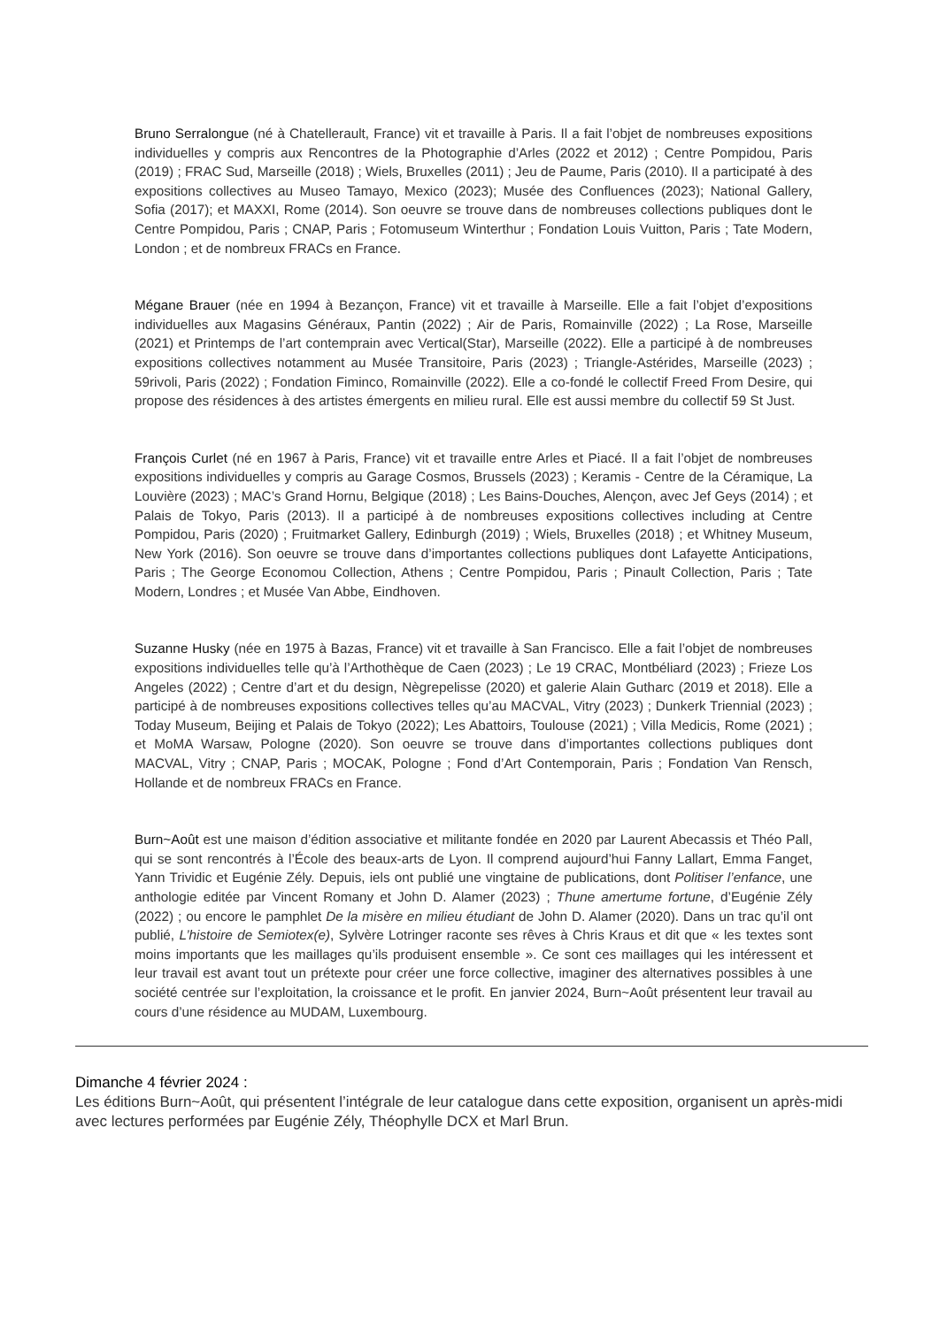Bruno Serralongue (né à Chatellerault, France) vit et travaille à Paris. Il a fait l’objet de nombreuses expositions individuelles y compris aux Rencontres de la Photographie d’Arles (2022 et 2012) ; Centre Pompidou, Paris (2019) ; FRAC Sud, Marseille (2018) ; Wiels, Bruxelles (2011) ; Jeu de Paume, Paris (2010). Il a participaté à des expositions collectives au Museo Tamayo, Mexico (2023); Musée des Confluences (2023); National Gallery, Sofia (2017); et MAXXI, Rome (2014). Son oeuvre se trouve dans de nombreuses collections publiques dont le Centre Pompidou, Paris ; CNAP, Paris ; Fotomuseum Winterthur ; Fondation Louis Vuitton, Paris ; Tate Modern, London ; et de nombreux FRACs en France.
Mégane Brauer (née en 1994 à Bezançon, France) vit et travaille à Marseille. Elle a fait l’objet d’expositions individuelles aux Magasins Généraux, Pantin (2022) ; Air de Paris, Romainville (2022) ; La Rose, Marseille (2021) et Printemps de l’art contemprain avec Vertical(Star), Marseille (2022). Elle a participé à de nombreuses expositions collectives notamment au Musée Transitoire, Paris (2023) ; Triangle-Astérides, Marseille (2023) ; 59rivoli, Paris (2022) ; Fondation Fiminco, Romainville (2022). Elle a co-fondé le collectif Freed From Desire, qui propose des résidences à des artistes émergents en milieu rural. Elle est aussi membre du collectif 59 St Just.
François Curlet (né en 1967 à Paris, France) vit et travaille entre Arles et Piacé. Il a fait l’objet de nombreuses expositions individuelles y compris au Garage Cosmos, Brussels (2023) ; Keramis - Centre de la Céramique, La Louvière (2023) ; MAC’s Grand Hornu, Belgique (2018) ; Les Bains-Douches, Alençon, avec Jef Geys (2014) ; et Palais de Tokyo, Paris (2013). Il a participé à de nombreuses expositions collectives including at Centre Pompidou, Paris (2020) ; Fruitmarket Gallery, Edinburgh (2019) ; Wiels, Bruxelles (2018) ; et Whitney Museum, New York (2016). Son oeuvre se trouve dans d’importantes collections publiques dont Lafayette Anticipations, Paris ; The George Economou Collection, Athens ; Centre Pompidou, Paris ; Pinault Collection, Paris ; Tate Modern, Londres ; et Musée Van Abbe, Eindhoven.
Suzanne Husky (née en 1975 à Bazas, France) vit et travaille à San Francisco. Elle a fait l’objet de nombreuses expositions individuelles telle qu’à l’Arthothèque de Caen (2023) ; Le 19 CRAC, Montbéliard (2023) ; Frieze Los Angeles (2022) ; Centre d’art et du design, Nègrepelisse (2020) et galerie Alain Gutharc (2019 et 2018). Elle a participé à de nombreuses expositions collectives telles qu’au MACVAL, Vitry (2023) ; Dunkerk Triennial (2023) ; Today Museum, Beijing et Palais de Tokyo (2022); Les Abattoirs, Toulouse (2021) ; Villa Medicis, Rome (2021) ; et MoMA Warsaw, Pologne (2020). Son oeuvre se trouve dans d’importantes collections publiques dont MACVAL, Vitry ; CNAP, Paris ; MOCAK, Pologne ; Fond d’Art Contemporain, Paris ; Fondation Van Rensch, Hollande et de nombreux FRACs en France.
Burn~Août est une maison d’édition associative et militante fondée en 2020 par Laurent Abecassis et Théo Pall, qui se sont rencontrés à l’École des beaux-arts de Lyon. Il comprend aujourd’hui Fanny Lallart, Emma Fanget, Yann Trividic et Eugénie Zély. Depuis, iels ont publié une vingtaine de publications, dont Politiser l’enfance, une anthologie editée par Vincent Romany et John D. Alamer (2023) ; Thune amertume fortune, d’Eugénie Zély (2022) ; ou encore le pamphlet De la misère en milieu étudiant de John D. Alamer (2020). Dans un trac qu’il ont publié, L’histoire de Semiotex(e), Sylvère Lotringer raconte ses rêves à Chris Kraus et dit que « les textes sont moins importants que les maillages qu’ils produisent ensemble ». Ce sont ces maillages qui les intéressent et leur travail est avant tout un prétexte pour créer une force collective, imaginer des alternatives possibles à une société centrée sur l’exploitation, la croissance et le profit. En janvier 2024, Burn~Août présentent leur travail au cours d’une résidence au MUDAM, Luxembourg.
Dimanche 4 février 2024 :
Les éditions Burn~Août, qui présentent l’intégrale de leur catalogue dans cette exposition, organisent un après-midi avec lectures performées par Eugénie Zély, Théophylle DCX et Marl Brun.